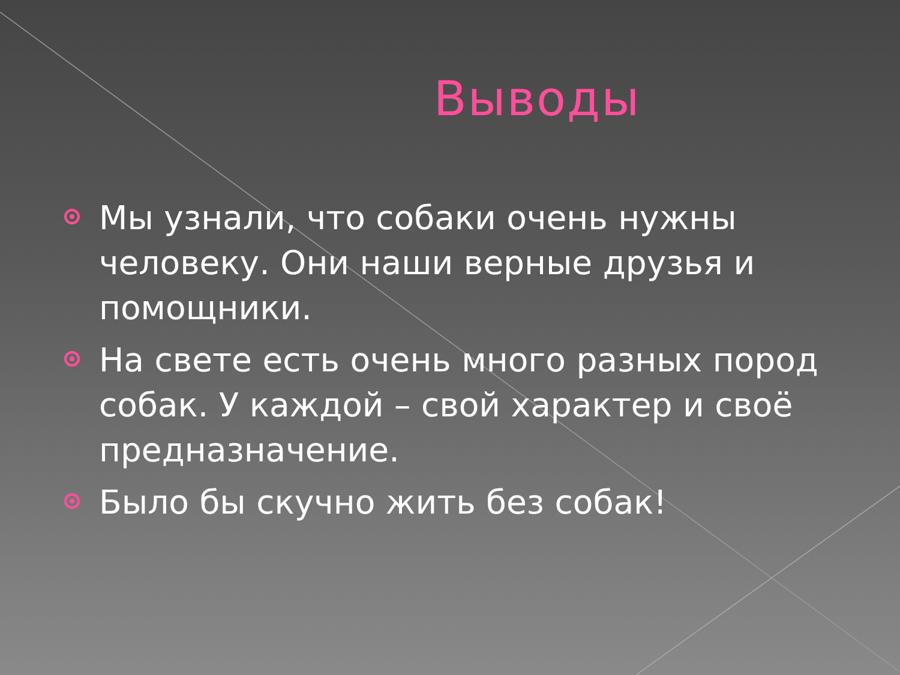Выводы
Мы узнали, что собаки очень нужны человеку. Они наши верные друзья и помощники.
На свете есть очень много разных пород собак. У каждой – свой характер и своё предназначение.
Было бы скучно жить без собак!